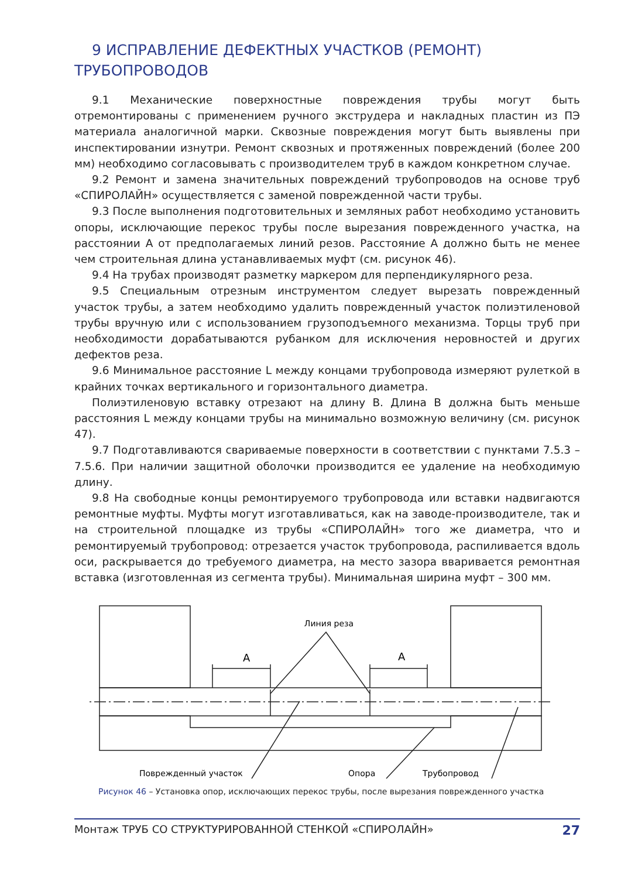9 ИСПРАВЛЕНИЕ ДЕФЕКТНЫХ УЧАСТКОВ (РЕМОНТ) ТРУБОПРОВОДОВ
9.1 Механические поверхностные повреждения трубы могут быть отремонтированы с применением ручного экструдера и накладных пластин из ПЭ материала аналогичной марки. Сквозные повреждения могут быть выявлены при инспектировании изнутри. Ремонт сквозных и протяженных повреждений (более 200 мм) необходимо согласовывать с производителем труб в каждом конкретном случае.
9.2 Ремонт и замена значительных повреждений трубопроводов на основе труб «СПИРОЛАЙН» осуществляется с заменой поврежденной части трубы.
9.3 После выполнения подготовительных и земляных работ необходимо установить опоры, исключающие перекос трубы после вырезания поврежденного участка, на расстоянии А от предполагаемых линий резов. Расстояние А должно быть не менее чем строительная длина устанавливаемых муфт (см. рисунок 46).
9.4 На трубах производят разметку маркером для перпендикулярного реза.
9.5 Специальным отрезным инструментом следует вырезать поврежденный участок трубы, а затем необходимо удалить поврежденный участок полиэтиленовой трубы вручную или с использованием грузоподъемного механизма. Торцы труб при необходимости дорабатываются рубанком для исключения неровностей и других дефектов реза.
9.6 Минимальное расстояние L между концами трубопровода измеряют рулеткой в крайних точках вертикального и горизонтального диаметра.
Полиэтиленовую вставку отрезают на длину B. Длина B должна быть меньше расстояния L между концами трубы на минимально возможную величину (см. рисунок 47).
9.7 Подготавливаются свариваемые поверхности в соответствии с пунктами 7.5.3 – 7.5.6. При наличии защитной оболочки производится ее удаление на необходимую длину.
9.8 На свободные концы ремонтируемого трубопровода или вставки надвигаются ремонтные муфты. Муфты могут изготавливаться, как на заводе-производителе, так и на строительной площадке из трубы «СПИРОЛАЙН» того же диаметра, что и ремонтируемый трубопровод: отрезается участок трубопровода, распиливается вдоль оси, раскрывается до требуемого диаметра, на место зазора вваривается ремонтная вставка (изготовленная из сегмента трубы). Минимальная ширина муфт – 300 мм.
Линия реза
А
А
Поврежденный участок
Опора
Трубопровод
Рисунок 46 – Установка опор, исключающих перекос трубы, после вырезания поврежденного участка
Монтаж ТРУБ СО СТРУКТУРИРОВАННОЙ СТЕНКОЙ «СПИРОЛАЙН» 27